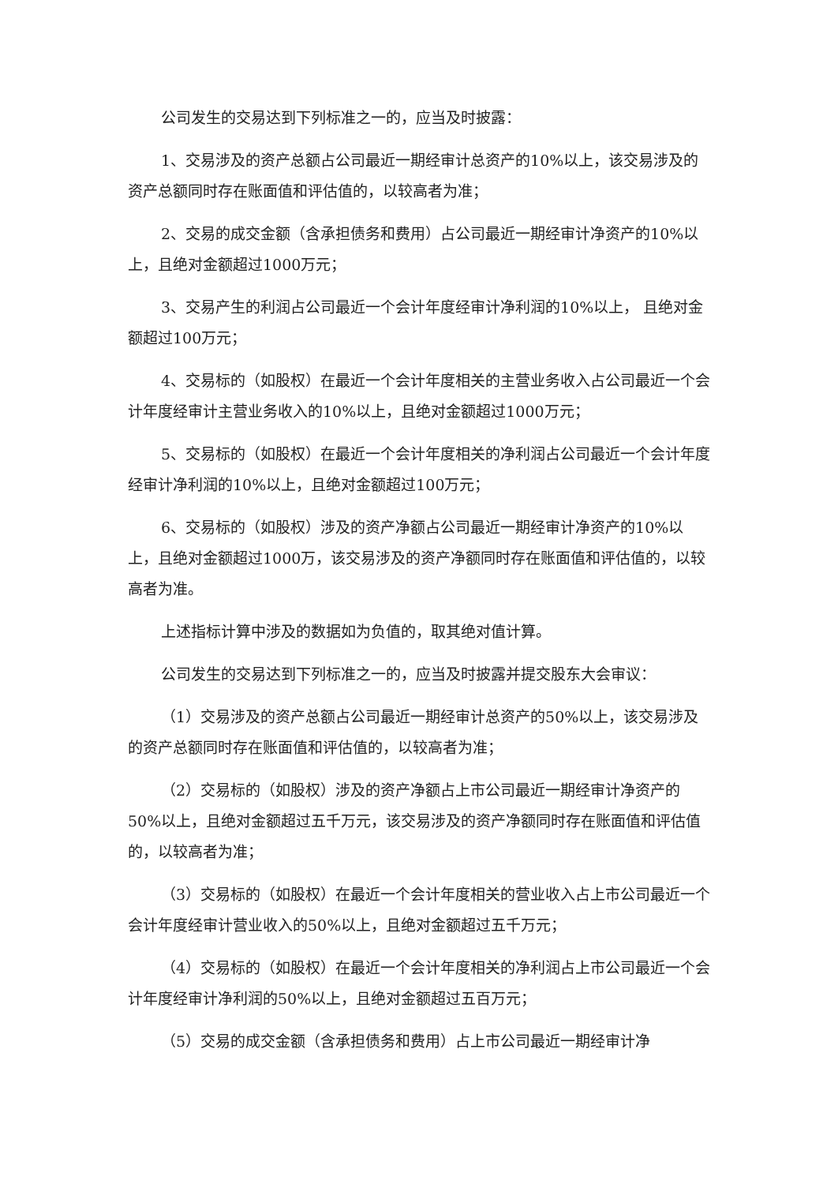公司发生的交易达到下列标准之一的，应当及时披露：
1、交易涉及的资产总额占公司最近一期经审计总资产的10%以上，该交易涉及的资产总额同时存在账面值和评估值的，以较高者为准；
2、交易的成交金额（含承担债务和费用）占公司最近一期经审计净资产的10%以上，且绝对金额超过1000万元；
3、交易产生的利润占公司最近一个会计年度经审计净利润的10%以上， 且绝对金额超过100万元；
4、交易标的（如股权）在最近一个会计年度相关的主营业务收入占公司最近一个会计年度经审计主营业务收入的10%以上，且绝对金额超过1000万元；
5、交易标的（如股权）在最近一个会计年度相关的净利润占公司最近一个会计年度经审计净利润的10%以上，且绝对金额超过100万元；
6、交易标的（如股权）涉及的资产净额占公司最近一期经审计净资产的10%以上，且绝对金额超过1000万，该交易涉及的资产净额同时存在账面值和评估值的，以较高者为准。
上述指标计算中涉及的数据如为负值的，取其绝对值计算。
公司发生的交易达到下列标准之一的，应当及时披露并提交股东大会审议：
（1）交易涉及的资产总额占公司最近一期经审计总资产的50%以上，该交易涉及的资产总额同时存在账面值和评估值的，以较高者为准；
（2）交易标的（如股权）涉及的资产净额占上市公司最近一期经审计净资产的50%以上，且绝对金额超过五千万元，该交易涉及的资产净额同时存在账面值和评估值的，以较高者为准；
（3）交易标的（如股权）在最近一个会计年度相关的营业收入占上市公司最近一个会计年度经审计营业收入的50%以上，且绝对金额超过五千万元；
（4）交易标的（如股权）在最近一个会计年度相关的净利润占上市公司最近一个会计年度经审计净利润的50%以上，且绝对金额超过五百万元；
（5）交易的成交金额（含承担债务和费用）占上市公司最近一期经审计净